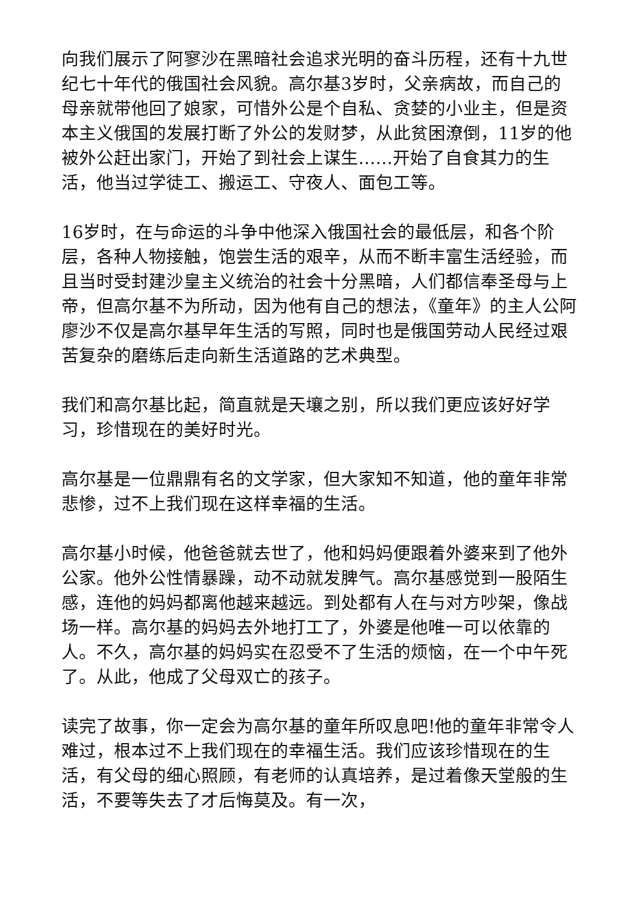向我们展示了阿寥沙在黑暗社会追求光明的奋斗历程，还有十九世纪七十年代的俄国社会风貌。高尔基3岁时，父亲病故，而自己的母亲就带他回了娘家，可惜外公是个自私、贪婪的小业主，但是资本主义俄国的发展打断了外公的发财梦，从此贫困潦倒，11岁的他被外公赶出家门，开始了到社会上谋生……开始了自食其力的生活，他当过学徒工、搬运工、守夜人、面包工等。
16岁时，在与命运的斗争中他深入俄国社会的最低层，和各个阶层，各种人物接触，饱尝生活的艰辛，从而不断丰富生活经验，而且当时受封建沙皇主义统治的社会十分黑暗，人们都信奉圣母与上帝，但高尔基不为所动，因为他有自己的想法，《童年》的主人公阿廖沙不仅是高尔基早年生活的写照，同时也是俄国劳动人民经过艰苦复杂的磨练后走向新生活道路的艺术典型。
我们和高尔基比起，简直就是天壤之别，所以我们更应该好好学习，珍惜现在的美好时光。
高尔基是一位鼎鼎有名的文学家，但大家知不知道，他的童年非常悲惨，过不上我们现在这样幸福的生活。
高尔基小时候，他爸爸就去世了，他和妈妈便跟着外婆来到了他外公家。他外公性情暴躁，动不动就发脾气。高尔基感觉到一股陌生感，连他的妈妈都离他越来越远。到处都有人在与对方吵架，像战场一样。高尔基的妈妈去外地打工了，外婆是他唯一可以依靠的人。不久，高尔基的妈妈实在忍受不了生活的烦恼，在一个中午死了。从此，他成了父母双亡的孩子。
读完了故事，你一定会为高尔基的童年所叹息吧!他的童年非常令人难过，根本过不上我们现在的幸福生活。我们应该珍惜现在的生活，有父母的细心照顾，有老师的认真培养，是过着像天堂般的生活，不要等失去了才后悔莫及。有一次，